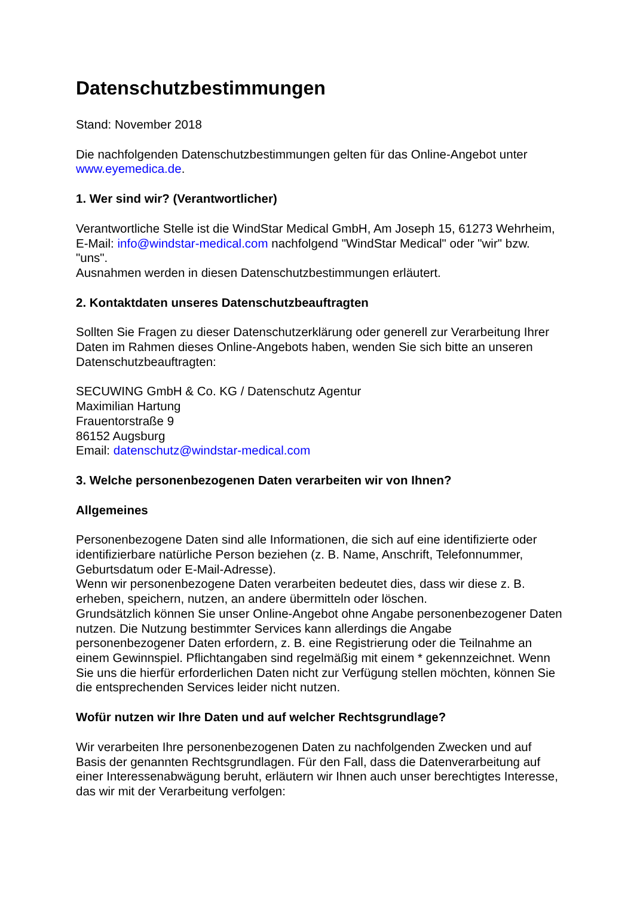Datenschutzbestimmungen
Stand: November 2018
Die nachfolgenden Datenschutzbestimmungen gelten für das Online-Angebot unter www.eyemedica.de.
1. Wer sind wir? (Verantwortlicher)
Verantwortliche Stelle ist die WindStar Medical GmbH, Am Joseph 15, 61273 Wehrheim, E-Mail: info@windstar-medical.com nachfolgend "WindStar Medical" oder "wir" bzw. "uns".
Ausnahmen werden in diesen Datenschutzbestimmungen erläutert.
2. Kontaktdaten unseres Datenschutzbeauftragten
Sollten Sie Fragen zu dieser Datenschutzerklärung oder generell zur Verarbeitung Ihrer Daten im Rahmen dieses Online-Angebots haben, wenden Sie sich bitte an unseren Datenschutzbeauftragten:
SECUWING GmbH & Co. KG / Datenschutz Agentur
Maximilian Hartung
Frauentorstraße 9
86152 Augsburg
Email: datenschutz@windstar-medical.com
3. Welche personenbezogenen Daten verarbeiten wir von Ihnen?
Allgemeines
Personenbezogene Daten sind alle Informationen, die sich auf eine identifizierte oder identifizierbare natürliche Person beziehen (z. B. Name, Anschrift, Telefonnummer, Geburtsdatum oder E-Mail-Adresse).
Wenn wir personenbezogene Daten verarbeiten bedeutet dies, dass wir diese z. B. erheben, speichern, nutzen, an andere übermitteln oder löschen.
Grundsätzlich können Sie unser Online-Angebot ohne Angabe personenbezogener Daten nutzen. Die Nutzung bestimmter Services kann allerdings die Angabe personenbezogener Daten erfordern, z. B. eine Registrierung oder die Teilnahme an einem Gewinnspiel. Pflichtangaben sind regelmäßig mit einem * gekennzeichnet. Wenn Sie uns die hierfür erforderlichen Daten nicht zur Verfügung stellen möchten, können Sie die entsprechenden Services leider nicht nutzen.
Wofür nutzen wir Ihre Daten und auf welcher Rechtsgrundlage?
Wir verarbeiten Ihre personenbezogenen Daten zu nachfolgenden Zwecken und auf Basis der genannten Rechtsgrundlagen. Für den Fall, dass die Datenverarbeitung auf einer Interessenabwägung beruht, erläutern wir Ihnen auch unser berechtigtes Interesse, das wir mit der Verarbeitung verfolgen: